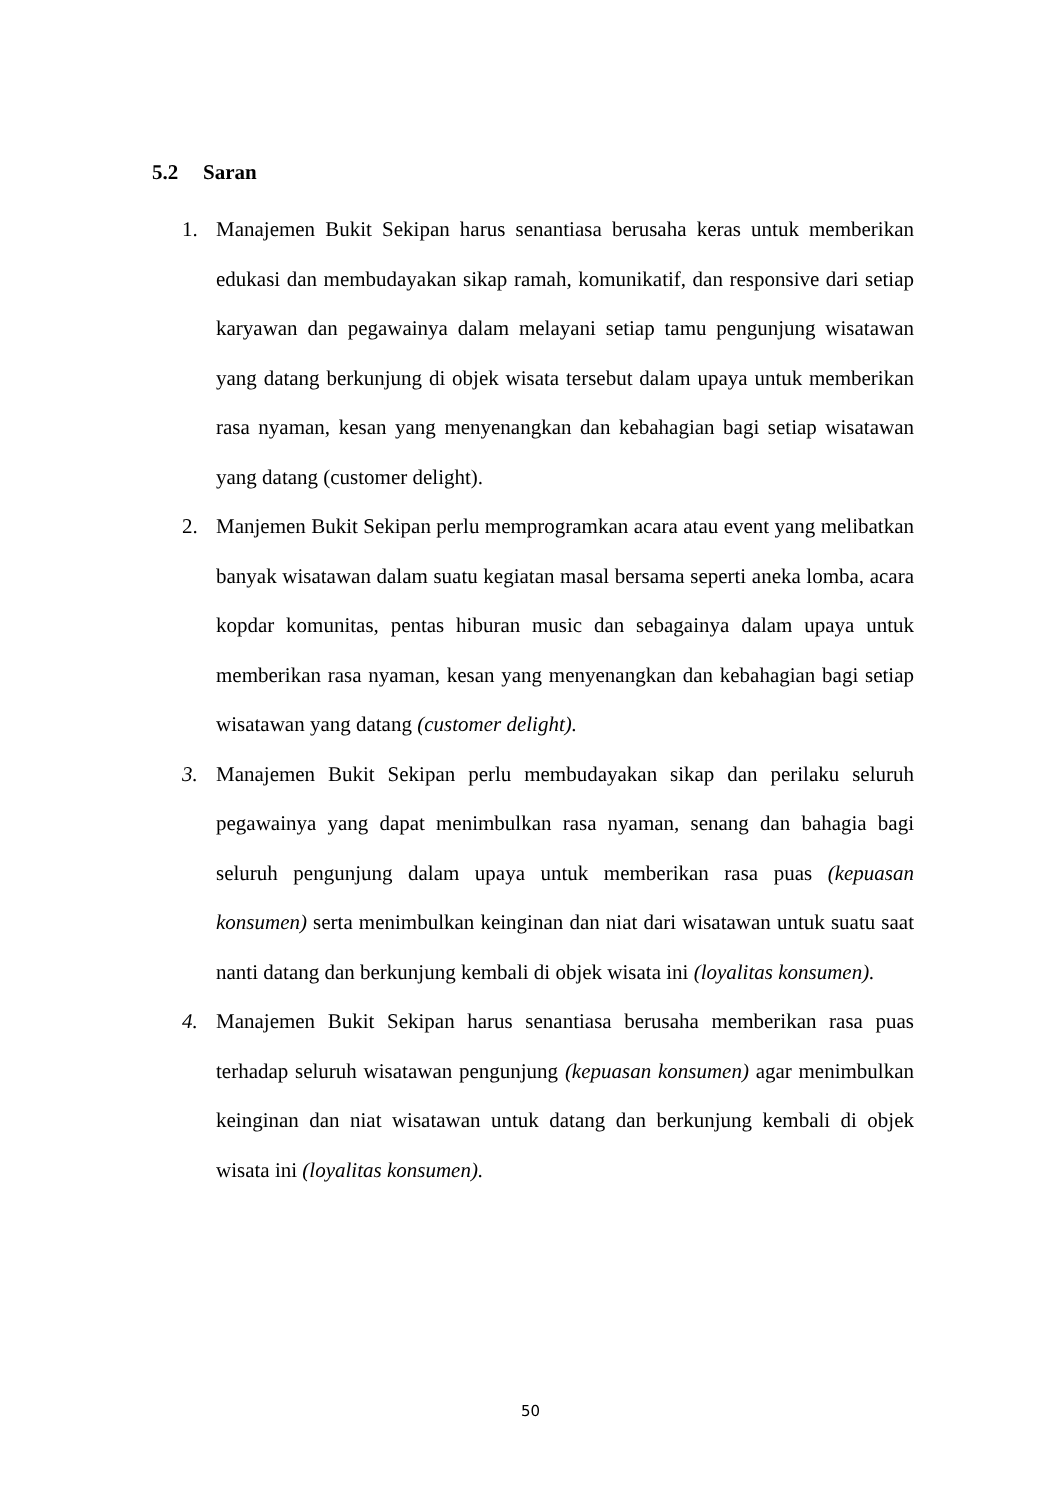5.2 Saran
1. Manajemen Bukit Sekipan harus senantiasa berusaha keras untuk memberikan edukasi dan membudayakan sikap ramah, komunikatif, dan responsive dari setiap karyawan dan pegawainya dalam melayani setiap tamu pengunjung wisatawan yang datang berkunjung di objek wisata tersebut dalam upaya untuk memberikan rasa nyaman, kesan yang menyenangkan dan kebahagian bagi setiap wisatawan yang datang (customer delight).
2. Manjemen Bukit Sekipan perlu memprogramkan acara atau event yang melibatkan banyak wisatawan dalam suatu kegiatan masal bersama seperti aneka lomba, acara kopdar komunitas, pentas hiburan music dan sebagainya dalam upaya untuk memberikan rasa nyaman, kesan yang menyenangkan dan kebahagian bagi setiap wisatawan yang datang (customer delight).
3. Manajemen Bukit Sekipan perlu membudayakan sikap dan perilaku seluruh pegawainya yang dapat menimbulkan rasa nyaman, senang dan bahagia bagi seluruh pengunjung dalam upaya untuk memberikan rasa puas (kepuasan konsumen) serta menimbulkan keinginan dan niat dari wisatawan untuk suatu saat nanti datang dan berkunjung kembali di objek wisata ini (loyalitas konsumen).
4. Manajemen Bukit Sekipan harus senantiasa berusaha memberikan rasa puas terhadap seluruh wisatawan pengunjung (kepuasan konsumen) agar menimbulkan keinginan dan niat wisatawan untuk datang dan berkunjung kembali di objek wisata ini (loyalitas konsumen).
50